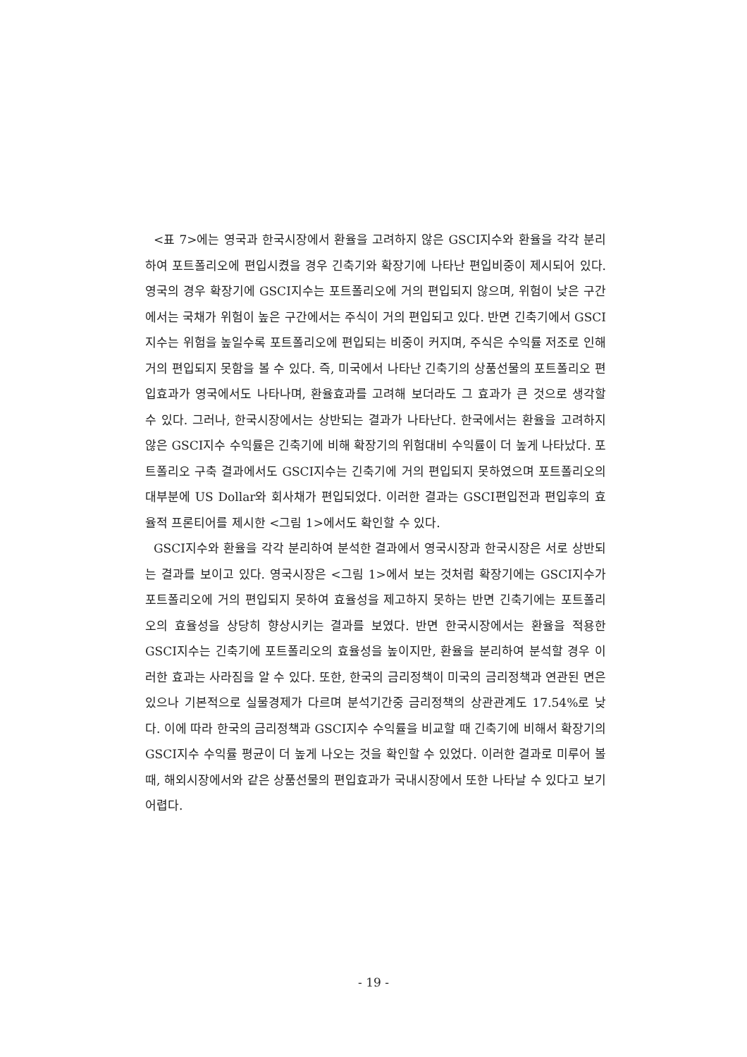<표 7>에는 영국과 한국시장에서 환율을 고려하지 않은 GSCI지수와 환율을 각각 분리하여 포트폴리오에 편입시켰을 경우 긴축기와 확장기에 나타난 편입비중이 제시되어 있다. 영국의 경우 확장기에 GSCI지수는 포트폴리오에 거의 편입되지 않으며, 위험이 낮은 구간에서는 국채가 위험이 높은 구간에서는 주식이 거의 편입되고 있다. 반면 긴축기에서 GSCI지수는 위험을 높일수록 포트폴리오에 편입되는 비중이 커지며, 주식은 수익률 저조로 인해 거의 편입되지 못함을 볼 수 있다. 즉, 미국에서 나타난 긴축기의 상품선물의 포트폴리오 편입효과가 영국에서도 나타나며, 환율효과를 고려해 보더라도 그 효과가 큰 것으로 생각할 수 있다. 그러나, 한국시장에서는 상반되는 결과가 나타난다. 한국에서는 환율을 고려하지 않은 GSCI지수 수익률은 긴축기에 비해 확장기의 위험대비 수익률이 더 높게 나타났다. 포트폴리오 구축 결과에서도 GSCI지수는 긴축기에 거의 편입되지 못하였으며 포트폴리오의 대부분에 US Dollar와 회사채가 편입되었다. 이러한 결과는 GSCI편입전과 편입후의 효율적 프론티어를 제시한 <그림 1>에서도 확인할 수 있다.
GSCI지수와 환율을 각각 분리하여 분석한 결과에서 영국시장과 한국시장은 서로 상반되는 결과를 보이고 있다. 영국시장은 <그림 1>에서 보는 것처럼 확장기에는 GSCI지수가 포트폴리오에 거의 편입되지 못하여 효율성을 제고하지 못하는 반면 긴축기에는 포트폴리오의 효율성을 상당히 향상시키는 결과를 보였다. 반면 한국시장에서는 환율을 적용한 GSCI지수는 긴축기에 포트폴리오의 효율성을 높이지만, 환율을 분리하여 분석할 경우 이러한 효과는 사라짐을 알 수 있다. 또한, 한국의 금리정책이 미국의 금리정책과 연관된 면은 있으나 기본적으로 실물경제가 다르며 분석기간중 금리정책의 상관관계도 17.54%로 낮다. 이에 따라 한국의 금리정책과 GSCI지수 수익률을 비교할 때 긴축기에 비해서 확장기의 GSCI지수 수익률 평균이 더 높게 나오는 것을 확인할 수 있었다. 이러한 결과로 미루어 볼 때, 해외시장에서와 같은 상품선물의 편입효과가 국내시장에서 또한 나타날 수 있다고 보기 어렵다.
- 19 -